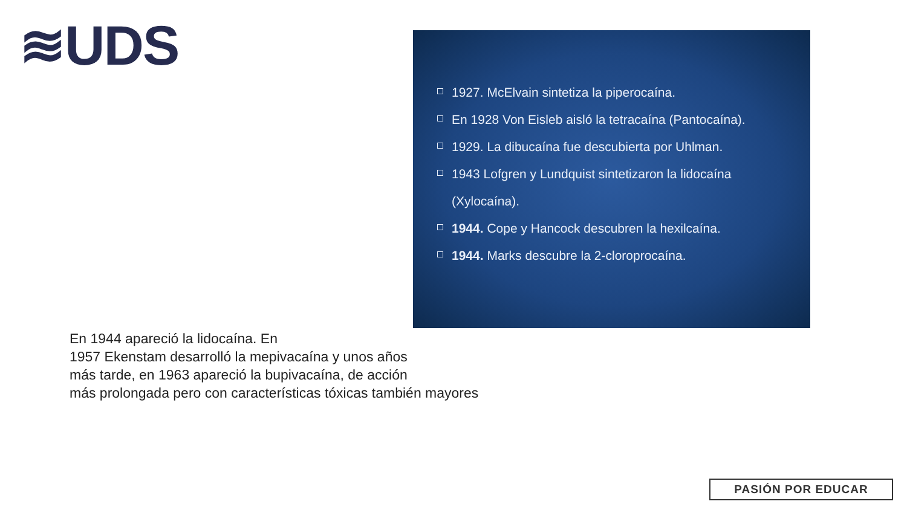≋UDS
1927. McElvain sintetiza la piperocaína.
En 1928 Von Eisleb aisló la tetracaína (Pantocaína).
1929. La dibucaína fue descubierta por Uhlman.
1943 Lofgren y Lundquist sintetizaron la lidocaína (Xylocaína).
1944. Cope y Hancock descubren la hexilcaína.
1944. Marks descubre la 2-cloroprocaína.
En 1944 apareció la lidocaína. En
1957 Ekenstam desarrolló la mepivacaína y unos años
más tarde, en 1963 apareció la bupivacaína, de acción
más prolongada pero con características tóxicas también mayores
PASIÓN POR EDUCAR